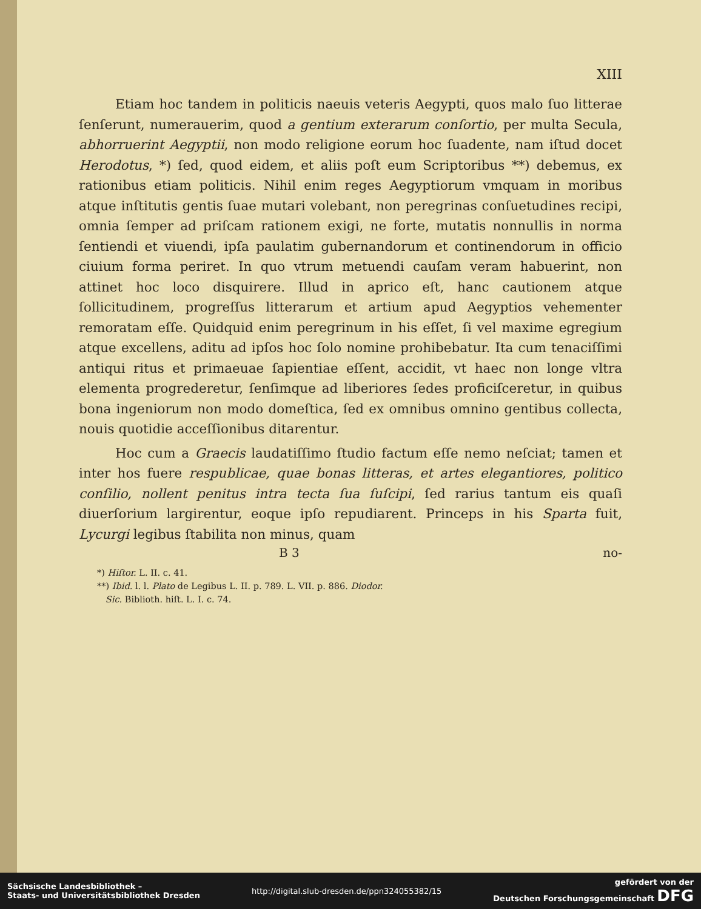XIII
Etiam hoc tandem in politicis naeuis veteris Aegypti, quos malo ſuo litterae ſenſerunt, numerauerim, quod a gentium exterarum conſortio, per multa Secula, abhorruerint Aegyptii, non modo religione eorum hoc ſuadente, nam iſtud docet Herodotus, *) ſed, quod eidem, et aliis poſt eum Scriptoribus **) debemus, ex rationibus etiam politicis. Nihil enim reges Aegyptiorum vmquam in moribus atque inſtitutis gentis ſuae mutari volebant, non peregrinas conſuetudines recipi, omnia ſemper ad priſcam rationem exigi, ne forte, mutatis nonnullis in norma ſentiendi et viuendi, ipſa paulatim gubernandorum et continendorum in officio ciuium forma periret. In quo vtrum metuendi cauſam veram habuerint, non attinet hoc loco disquirere. Illud in aprico eſt, hanc cautionem atque ſollicitudinem, progreſſus litterarum et artium apud Aegyptios vehementer remoratam eſſe. Quidquid enim peregrinum in his eſſet, ſi vel maxime egregium atque excellens, aditu ad ipſos hoc ſolo nomine prohibebatur. Ita cum tenaciſſimi antiqui ritus et primaeuae ſapientiae eſſent, accidit, vt haec non longe vltra elementa progrederetur, ſenſimque ad liberiores ſedes proficiſceretur, in quibus bona ingeniorum non modo domeſtica, ſed ex omnibus omnino gentibus collecta, nouis quotidie acceſſionibus ditarentur.
Hoc cum a Graecis laudatiſſimo ſtudio factum eſſe nemo neſciat; tamen et inter hos fuere respublicae, quae bonas litteras, et artes elegantiores, politico conſilio, nollent penitus intra tecta ſua ſuſcipi, ſed rarius tantum eis quaſi diuerſorium largirentur, eoque ipſo repudiarent. Princeps in his Sparta fuit, Lycurgi legibus ſtabilita non minus, quam
B 3 no-
*) Hiſtor. L. II. c. 41.
**) Ibid. l. l. Plato de Legibus L. II. p. 789. L. VII. p. 886. Diodor.
Sic. Biblioth. hiſt. L. I. c. 74.
Sächsische Landesbibliothek –
Staats- und Universitätsbibliothek Dresden
http://digital.slub-dresden.de/ppn324055382/15
gefördert von der
Deutschen Forschungsgemeinschaft DFG